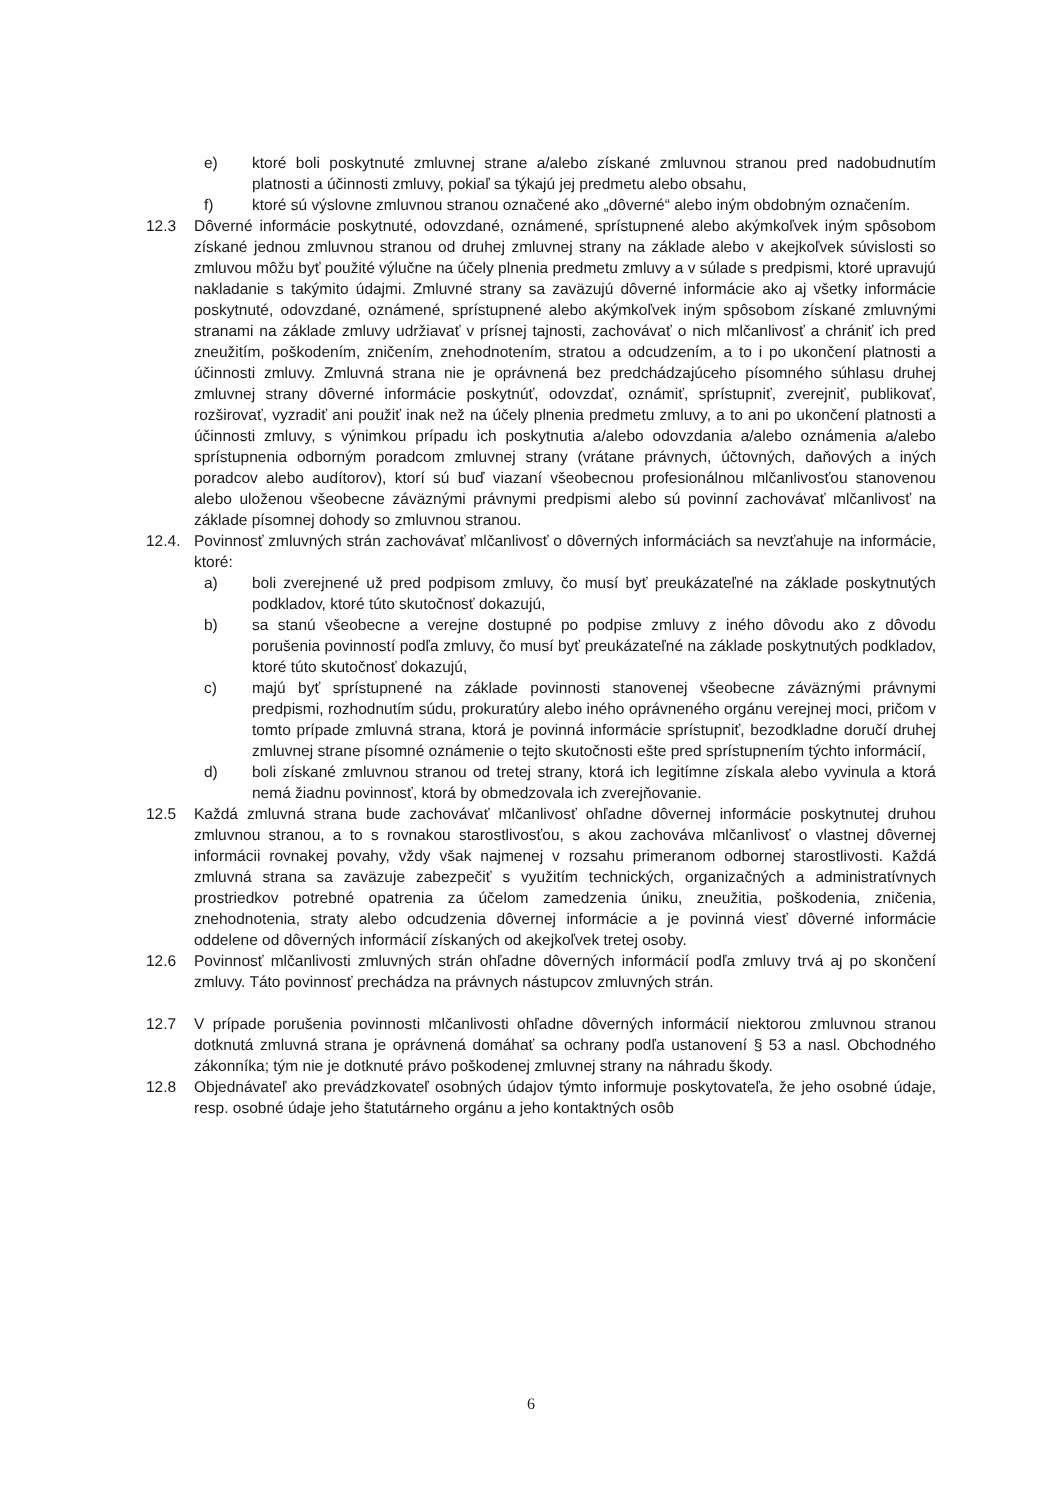e) ktoré boli poskytnuté zmluvnej strane a/alebo získané zmluvnou stranou pred nadobudnutím platnosti a účinnosti zmluvy, pokiaľ sa týkajú jej predmetu alebo obsahu,
f) ktoré sú výslovne zmluvnou stranou označené ako „dôverné“ alebo iným obdobným označením.
12.3 Dôverné informácie poskytnuté, odovzdané, oznámené, sprístupnené alebo akýmkoľvek iným spôsobom získané jednou zmluvnou stranou od druhej zmluvnej strany na základe alebo v akejkoľvek súvislosti so zmluvou môžu byť použité výlučne na účely plnenia predmetu zmluvy a v súlade s predpismi, ktoré upravujú nakladanie s takýmito údajmi. Zmluvné strany sa zaväzujú dôverné informácie ako aj všetky informácie poskytnuté, odovzdané, oznámené, sprístupnené alebo akýmkoľvek iným spôsobom získané zmluvnými stranami na základe zmluvy udržiavať v prísnej tajnosti, zachovávať o nich mlčanlivosť a chrániť ich pred zneužitím, poškodením, zničením, znehodnotením, stratou a odcudzením, a to i po ukončení platnosti a účinnosti zmluvy. Zmluvná strana nie je oprávnená bez predchádzajúceho písomného súhlasu druhej zmluvnej strany dôverné informácie poskytnúť, odovzdať, oznámiť, sprístupniť, zverejniť, publikovať, rozširovať, vyzradiť ani použiť inak než na účely plnenia predmetu zmluvy, a to ani po ukončení platnosti a účinnosti zmluvy, s výnimkou prípadu ich poskytnutia a/alebo odovzdania a/alebo oznámenia a/alebo sprístupnenia odborným poradcom zmluvnej strany (vrátane právnych, účtovných, daňových a iných poradcov alebo audítorov), ktorí sú buď viazaní všeobecnou profesionálnou mlčanlivosťou stanovenou alebo uloženou všeobecne záväznými právnymi predpismi alebo sú povinní zachovávať mlčanlivosť na základe písomnej dohody so zmluvnou stranou.
12.4. Povinnosť zmluvných strán zachovávať mlčanlivosť o dôverných informáciách sa nevzťahuje na informácie, ktoré:
a) boli zverejnené už pred podpisom zmluvy, čo musí byť preukázateľné na základe poskytnutých podkladov, ktoré túto skutočnosť dokazujú,
b) sa stanú všeobecne a verejne dostupné po podpise zmluvy z iného dôvodu ako z dôvodu porušenia povinností podľa zmluvy, čo musí byť preukázateľné na základe poskytnutých podkladov, ktoré túto skutočnosť dokazujú,
c) majú byť sprístupnené na základe povinnosti stanovenej všeobecne záväznými právnymi predpismi, rozhodnutím súdu, prokuratúry alebo iného oprávneného orgánu verejnej moci, pričom v tomto prípade zmluvná strana, ktorá je povinná informácie sprístupniť, bezodkladne doručí druhej zmluvnej strane písomné oznámenie o tejto skutočnosti ešte pred sprístupnením týchto informácií,
d) boli získané zmluvnou stranou od tretej strany, ktorá ich legitímne získala alebo vyvinula a ktorá nemá žiadnu povinnosť, ktorá by obmedzovala ich zverejňovanie.
12.5 Každá zmluvná strana bude zachovávať mlčanlivosť ohľadne dôvernej informácie poskytnutej druhou zmluvnou stranou, a to s rovnakou starostlivosťou, s akou zachováva mlčanlivosť o vlastnej dôvernej informácii rovnakej povahy, vždy však najmenej v rozsahu primeranom odbornej starostlivosti. Každá zmluvná strana sa zaväzuje zabezpečiť s využitím technických, organizačných a administratívnych prostriedkov potrebné opatrenia za účelom zamedzenia úniku, zneužitia, poškodenia, zničenia, znehodnotenia, straty alebo odcudzenia dôvernej informácie a je povinná viesť dôverné informácie oddelene od dôverných informácií získaných od akejkoľvek tretej osoby.
12.6 Povinnosť mlčanlivosti zmluvných strán ohľadne dôverných informácií podľa zmluvy trvá aj po skončení zmluvy. Táto povinnosť prechádza na právnych nástupcov zmluvných strán.
12.7 V prípade porušenia povinnosti mlčanlivosti ohľadne dôverných informácií niektorou zmluvnou stranou dotknutá zmluvná strana je oprávnená domáhať sa ochrany podľa ustanovení § 53 a nasl. Obchodného zákonníka; tým nie je dotknuté právo poškodenej zmluvnej strany na náhradu škody.
12.8 Objednávateľ ako prevádzkovateľ osobných údajov týmto informuje poskytovateľa, že jeho osobné údaje, resp. osobné údaje jeho štatutárneho orgánu a jeho kontaktných osôb
6